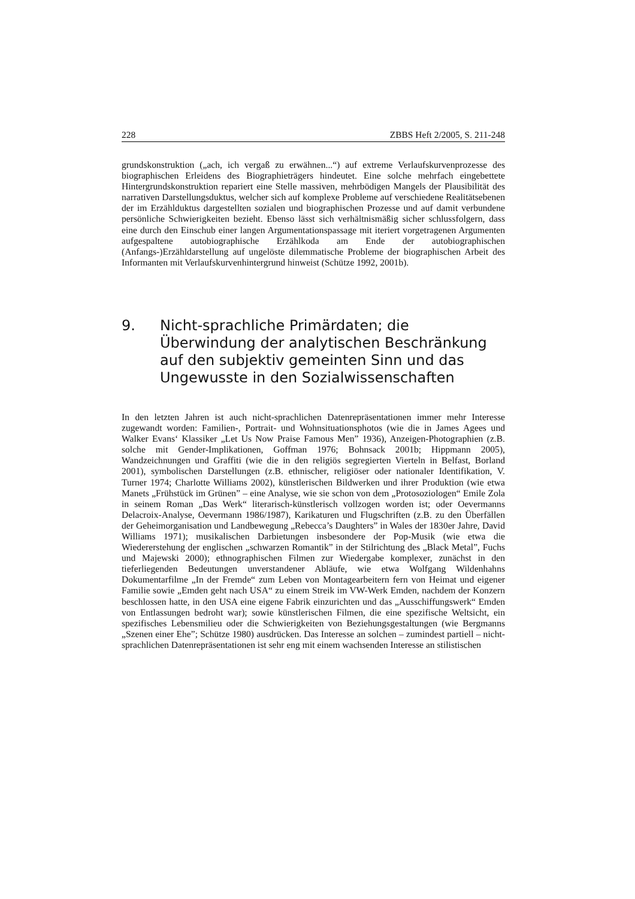228 ZBBS Heft 2/2005, S. 211-248
grundskonstruktion („ach, ich vergaß zu erwähnen...“) auf extreme Verlaufskurvenprozesse des biographischen Erleidens des Biographieträgers hindeutet. Eine solche mehrfach eingebettete Hintergrundskonstruktion repariert eine Stelle massiven, mehrbödigen Mangels der Plausibilität des narrativen Darstellungsduktus, welcher sich auf komplexe Probleme auf verschiedene Realitätsebenen der im Erzählduktus dargestellten sozialen und biographischen Prozesse und auf damit verbundene persönliche Schwierigkeiten bezieht. Ebenso lässt sich verhältnismäßig sicher schlussfolgern, dass eine durch den Einschub einer langen Argumentationspassage mit iteriert vorgetragenen Argumenten aufgespaltene autobiographische Erzählkoda am Ende der autobiographischen (Anfangs-)Erzähldarstellung auf ungelöste dilemmatische Probleme der biographischen Arbeit des Informanten mit Verlaufskurvenhintergrund hinweist (Schütze 1992, 2001b).
9. Nicht-sprachliche Primärdaten; die Überwindung der analytischen Beschränkung auf den subjektiv gemeinten Sinn und das Ungewusste in den Sozialwissenschaften
In den letzten Jahren ist auch nicht-sprachlichen Datenrepräsentationen immer mehr Interesse zugewandt worden: Familien-, Portrait- und Wohnsituationsphotos (wie die in James Agees und Walker Evans‘ Klassiker „Let Us Now Praise Famous Men” 1936), Anzeigen-Photographien (z.B. solche mit Gender-Implikationen, Goffman 1976; Bohnsack 2001b; Hippmann 2005), Wandzeichnungen und Graffiti (wie die in den religiös segregierten Vierteln in Belfast, Borland 2001), symbolischen Darstellungen (z.B. ethnischer, religiöser oder nationaler Identifikation, V. Turner 1974; Charlotte Williams 2002), künstlerischen Bildwerken und ihrer Produktion (wie etwa Manets „Frühstück im Grünen” – eine Analyse, wie sie schon von dem „Protosoziologen“ Emile Zola in seinem Roman „Das Werk“ literarisch-künstlerisch vollzogen worden ist; oder Oevermanns Delacroix-Analyse, Oevermann 1986/1987), Karikaturen und Flugschriften (z.B. zu den Überfällen der Geheimorganisation und Landbewegung „Rebecca’s Daughters” in Wales der 1830er Jahre, David Williams 1971); musikalischen Darbietungen insbesondere der Pop-Musik (wie etwa die Wiedererstehung der englischen „schwarzen Romantik” in der Stilrichtung des „Black Metal”, Fuchs und Majewski 2000); ethnographischen Filmen zur Wiedergabe komplexer, zunächst in den tieferliegenden Bedeutungen unverstandener Abläufe, wie etwa Wolfgang Wildenhahns Dokumentarfilme „In der Fremde“ zum Leben von Montagearbeitern fern von Heimat und eigener Familie sowie „Emden geht nach USA“ zu einem Streik im VW-Werk Emden, nachdem der Konzern beschlossen hatte, in den USA eine eigene Fabrik einzurichten und das „Ausschiffungswerk“ Emden von Entlassungen bedroht war); sowie künstlerischen Filmen, die eine spezifische Weltsicht, ein spezifisches Lebensmilieu oder die Schwierigkeiten von Beziehungsgestaltungen (wie Bergmanns „Szenen einer Ehe”; Schütze 1980) ausdrücken. Das Interesse an solchen – zumindest partiell – nicht-sprachlichen Datenrepräsentationen ist sehr eng mit einem wachsenden Interesse an stilistischen